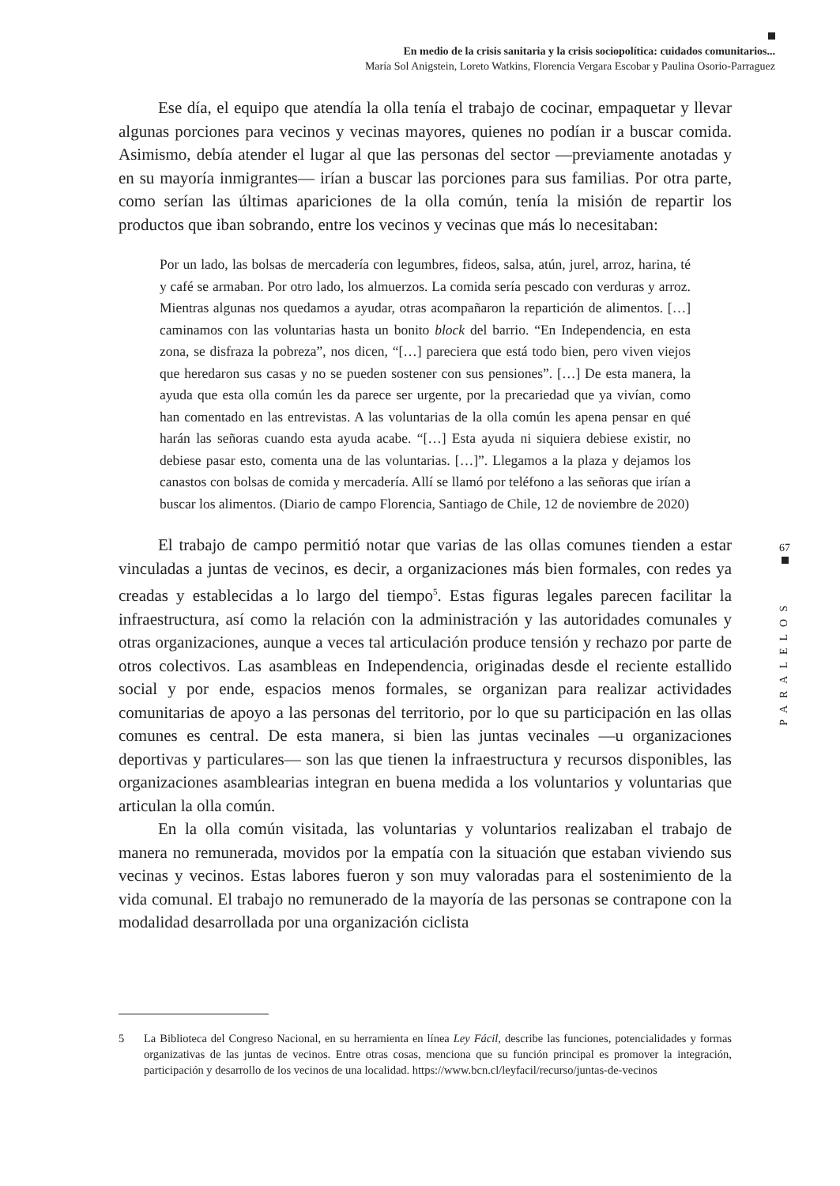En medio de la crisis sanitaria y la crisis sociopolítica: cuidados comunitarios...
María Sol Anigstein, Loreto Watkins, Florencia Vergara Escobar y Paulina Osorio-Parraguez
Ese día, el equipo que atendía la olla tenía el trabajo de cocinar, empaquetar y llevar algunas porciones para vecinos y vecinas mayores, quienes no podían ir a buscar comida. Asimismo, debía atender el lugar al que las personas del sector —previamente anotadas y en su mayoría inmigrantes— irían a buscar las porciones para sus familias. Por otra parte, como serían las últimas apariciones de la olla común, tenía la misión de repartir los productos que iban sobrando, entre los vecinos y vecinas que más lo necesitaban:
Por un lado, las bolsas de mercadería con legumbres, fideos, salsa, atún, jurel, arroz, harina, té y café se armaban. Por otro lado, los almuerzos. La comida sería pescado con verduras y arroz. Mientras algunas nos quedamos a ayudar, otras acompañaron la repartición de alimentos. […] caminamos con las voluntarias hasta un bonito block del barrio. “En Independencia, en esta zona, se disfraza la pobreza”, nos dicen, “[…] pareciera que está todo bien, pero viven viejos que heredaron sus casas y no se pueden sostener con sus pensiones”. […] De esta manera, la ayuda que esta olla común les da parece ser urgente, por la precariedad que ya vivían, como han comentado en las entrevistas. A las voluntarias de la olla común les apena pensar en qué harán las señoras cuando esta ayuda acabe. “[…] Esta ayuda ni siquiera debiese existir, no debiese pasar esto, comenta una de las voluntarias. […]”. Llegamos a la plaza y dejamos los canastos con bolsas de comida y mercadería. Allí se llamó por teléfono a las señoras que irían a buscar los alimentos. (Diario de campo Florencia, Santiago de Chile, 12 de noviembre de 2020)
El trabajo de campo permitió notar que varias de las ollas comunes tienden a estar vinculadas a juntas de vecinos, es decir, a organizaciones más bien formales, con redes ya creadas y establecidas a lo largo del tiempo<sup>5</sup>. Estas figuras legales parecen facilitar la infraestructura, así como la relación con la administración y las autoridades comunales y otras organizaciones, aunque a veces tal articulación produce tensión y rechazo por parte de otros colectivos. Las asambleas en Independencia, originadas desde el reciente estallido social y por ende, espacios menos formales, se organizan para realizar actividades comunitarias de apoyo a las personas del territorio, por lo que su participación en las ollas comunes es central. De esta manera, si bien las juntas vecinales —u organizaciones deportivas y particulares— son las que tienen la infraestructura y recursos disponibles, las organizaciones asamblearias integran en buena medida a los voluntarios y voluntarias que articulan la olla común.
En la olla común visitada, las voluntarias y voluntarios realizaban el trabajo de manera no remunerada, movidos por la empatía con la situación que estaban viviendo sus vecinas y vecinos. Estas labores fueron y son muy valoradas para el sostenimiento de la vida comunal. El trabajo no remunerado de la mayoría de las personas se contrapone con la modalidad desarrollada por una organización ciclista
67
PARALELOS
5 La Biblioteca del Congreso Nacional, en su herramienta en línea Ley Fácil, describe las funciones, potencialidades y formas organizativas de las juntas de vecinos. Entre otras cosas, menciona que su función principal es promover la integración, participación y desarrollo de los vecinos de una localidad. https://www.bcn.cl/leyfacil/recurso/juntas-de-vecinos